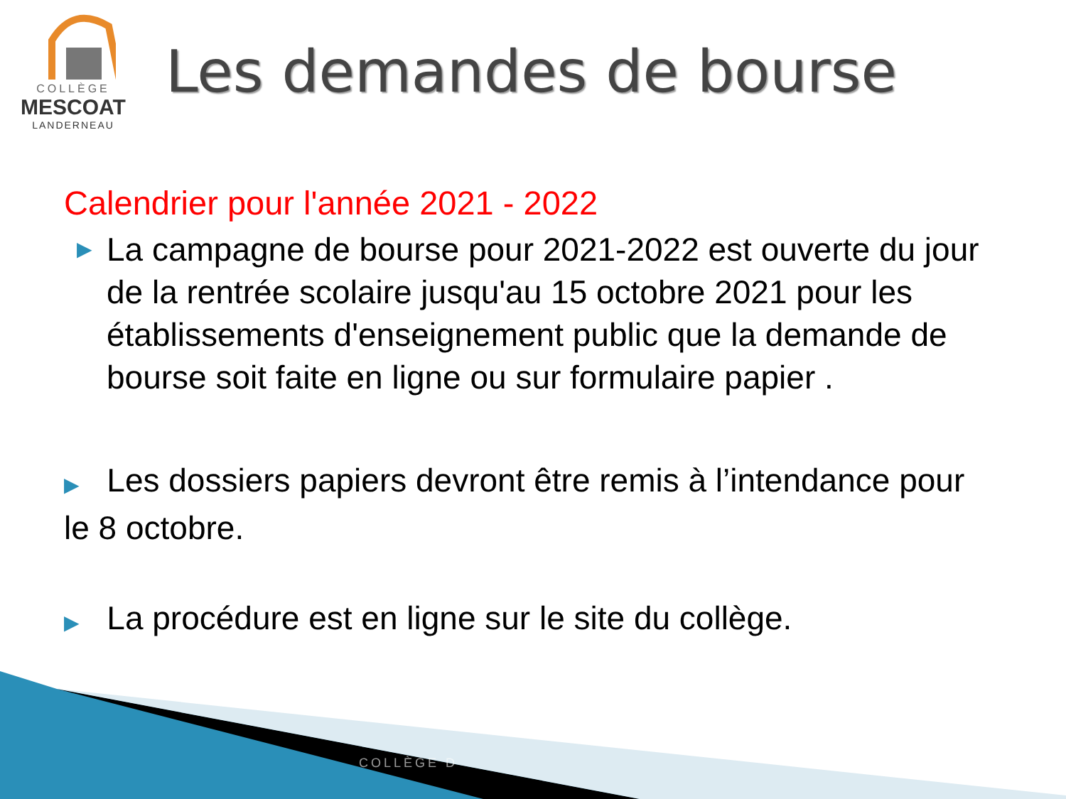COLLÈGE
MESCOAT
LANDERNEAU
Les demandes de bourse
Calendrier pour l'année 2021 - 2022
▶ La campagne de bourse pour 2021-2022 est ouverte du jour de la rentrée scolaire jusqu'au 15 octobre 2021 pour les établissements d'enseignement public que la demande de bourse soit faite en ligne ou sur formulaire papier .
▶ Les dossiers papiers devront être remis à l’intendance pour le 8 octobre.
▶ La procédure est en ligne sur le site du collège.
COLLÈGE D